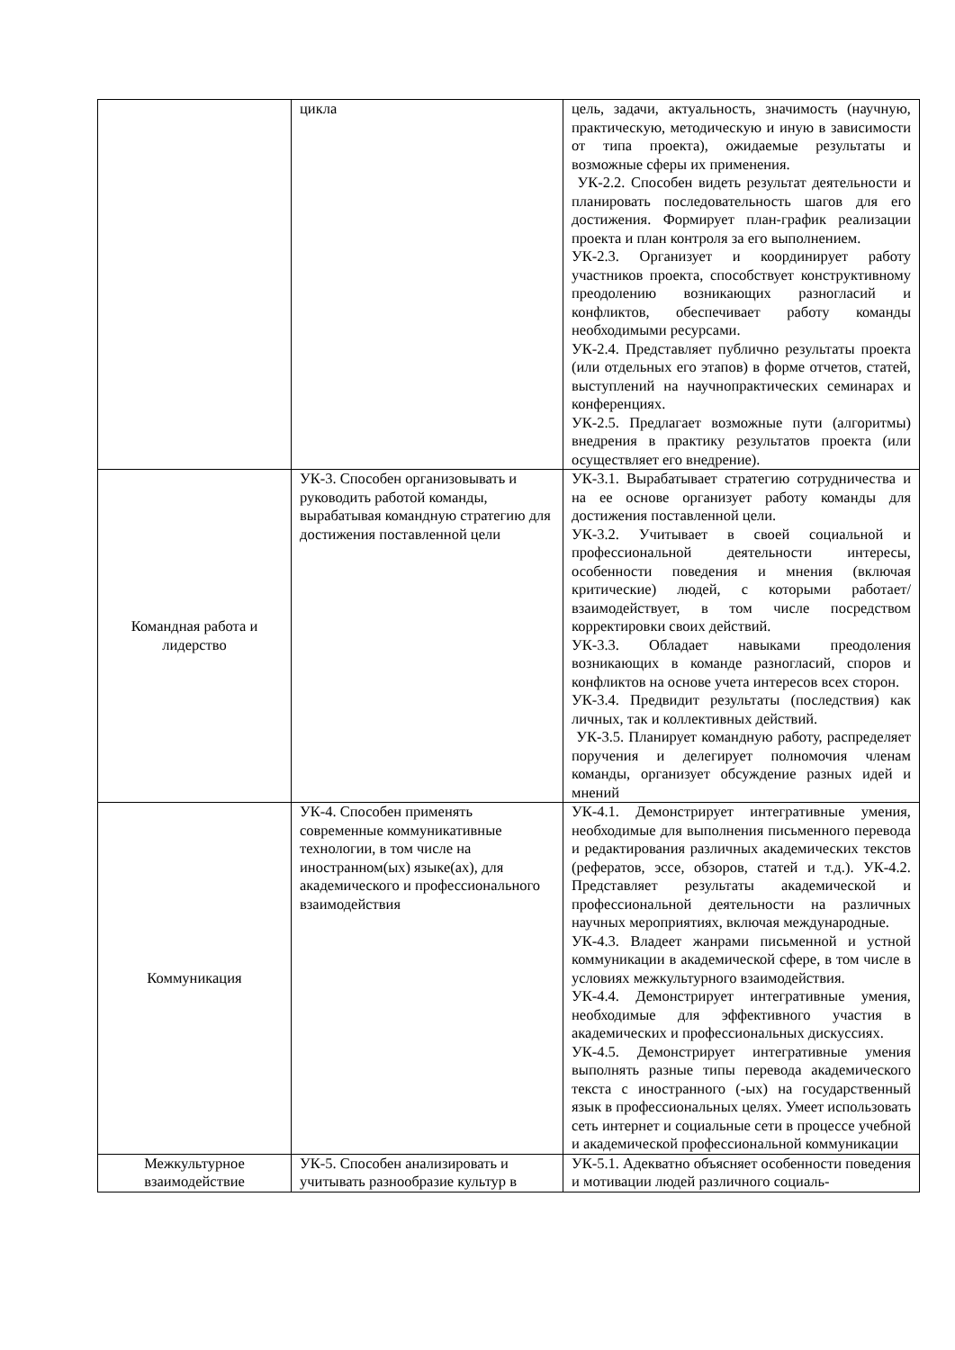| | цикла | цель, задачи, актуальность, значимость (научную, практическую, методическую и иную в зависимости от типа проекта), ожидаемые результаты и возможные сферы их применения. УК-2.2. Способен видеть результат деятельности и планировать последовательность шагов для его достижения. Формирует план-график реализации проекта и план контроля за его выполнением. УК-2.3. Организует и координирует работу участников проекта, способствует конструктивному преодолению возникающих разногласий и конфликтов, обеспечивает работу команды необходимыми ресурсами. УК-2.4. Представляет публично результаты проекта (или отдельных его этапов) в форме отчетов, статей, выступлений на научнопрактических семинарах и конференциях. УК-2.5. Предлагает возможные пути (алгоритмы) внедрения в практику результатов проекта (или осуществляет его внедрение). |
| Командная работа и лидерство | УК-3. Способен организовывать и руководить работой команды, вырабатывая командную стратегию для достижения поставленной цели | УК-3.1. Вырабатывает стратегию сотрудничества и на ее основе организует работу команды для достижения поставленной цели. УК-3.2. Учитывает в своей социальной и профессиональной деятельности интересы, особенности поведения и мнения (включая критические) людей, с которыми работает/взаимодействует, в том числе посредством корректировки своих действий. УК-3.3. Обладает навыками преодоления возникающих в команде разногласий, споров и конфликтов на основе учета интересов всех сторон. УК-3.4. Предвидит результаты (последствия) как личных, так и коллективных действий. УК-3.5. Планирует командную работу, распределяет поручения и делегирует полномочия членам команды, организует обсуждение разных идей и мнений |
| Коммуникация | УК-4. Способен применять современные коммуникативные технологии, в том числе на иностранном(ых) языке(ах), для академического и профессионального взаимодействия | УК-4.1. Демонстрирует интегративные умения, необходимые для выполнения письменного перевода и редактирования различных академических текстов (рефератов, эссе, обзоров, статей и т.д.). УК-4.2. Представляет результаты академической и профессиональной деятельности на различных научных мероприятиях, включая международные. УК-4.3. Владеет жанрами письменной и устной коммуникации в академической сфере, в том числе в условиях межкультурного взаимодействия. УК-4.4. Демонстрирует интегративные умения, необходимые для эффективного участия в академических и профессиональных дискуссиях. УК-4.5. Демонстрирует интегративные умения выполнять разные типы перевода академического текста с иностранного (-ых) на государственный язык в профессиональных целях. Умеет использовать сеть интернет и социальные сети в процессе учебной и академической профессиональной коммуникации |
| Межкультурное взаимодействие | УК-5. Способен анализировать и учитывать разнообразие культур в | УК-5.1. Адекватно объясняет особенности поведения и мотивации людей различного социаль- |